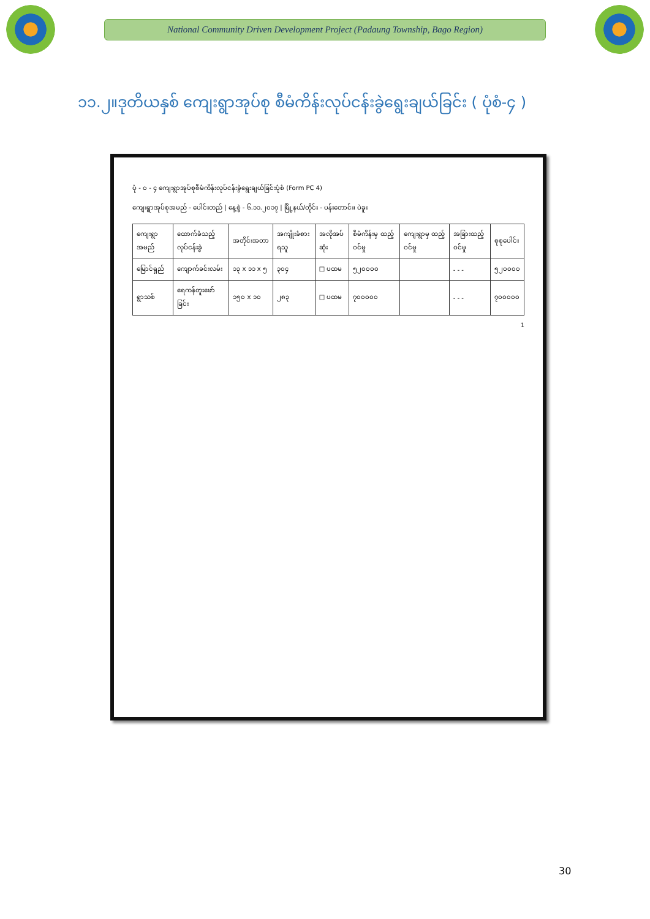National Community Driven Development Project (Padaung Township, Bago Region)
၁၁.၂။ဒုတိယနှစ် ကျေးရွာအုပ်စု စီမံကိန်းလုပ်ငန်းခွဲရွေးချယ်ခြင်း ( ပုံစံ-၄ )
ပုံ - ၀ - ၄ ကျေးရွာအုပ်စုစီမံကိန်းလုပ်ငန်းခွဲရွေးချယ်ခြင်းပုံစံ (Form PC 4)
ကျေးရွာအုပ်စုအမည် - ပေါင်းတည် | နေ့စွဲ - ၆.၁၁.၂၀၁၇ | မြို့နယ်/တိုင်း - ပန်းတောင်း၊ ပဲခူး
| ကျေးရွာအမည် | ထောက်ခံသည့်လုပ်ငန်းခွဲ | အတိုင်းအတာ | အကျိုးခံစားရသူ | အလိုအပ်ဆုံး | စီမံကိန်းမှ ထည့်ဝင်မှု | ကျေးရွာမှ ထည့်ဝင်မှု | အခြားထည့်ဝင်မှု | စုစုပေါင်း |
| --- | --- | --- | --- | --- | --- | --- | --- | --- |
| မြောင်ရှည် | ကျောက်ခင်းလမ်း | ၁၃ x ၁၁ x ၅ | ၃၀၄ | □ ပထမ | ၅၂၀၀၀၀ | | - - - | ၅၂၀၀၀၀ |
| ရွာသစ် | ရေကန်တူးဖော်ခြင်း | ၁၅၀ x ၁၀ | ၂၈၃ | □ ပထမ | ၇၀၀၀၀၀ | | - - - | ၇၀၀၀၀၀ |
1
30